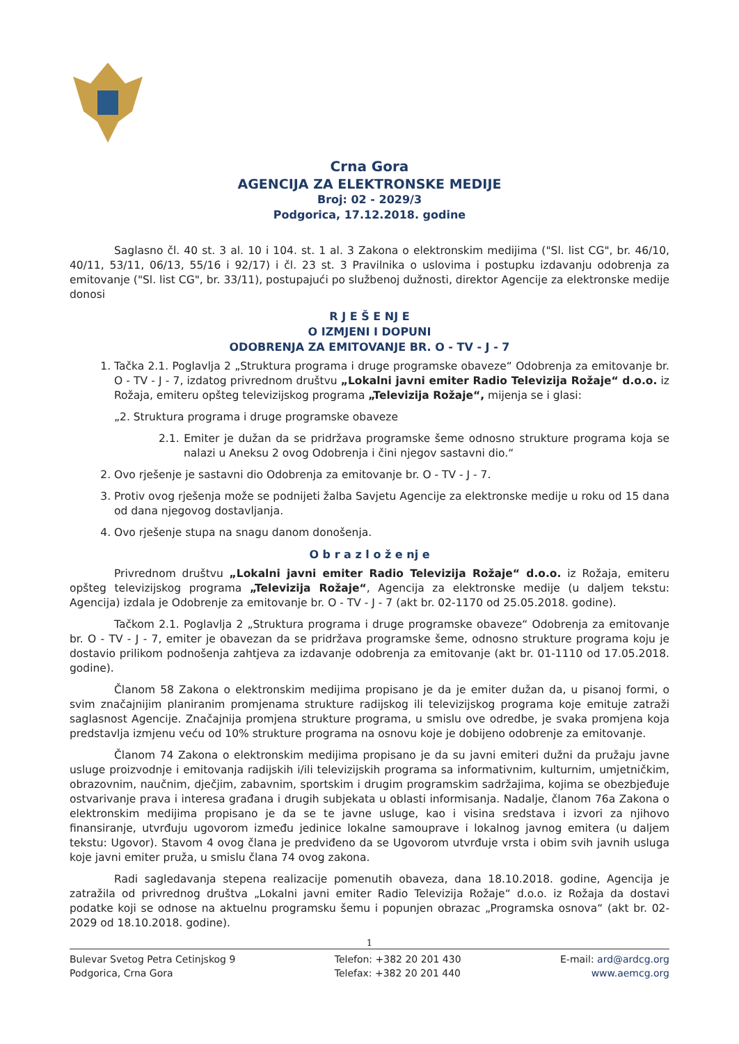Crna Gora
AGENCIJA ZA ELEKTRONSKE MEDIJE
Broj: 02 - 2029/3
Podgorica, 17.12.2018. godine
Saglasno čl. 40 st. 3 al. 10 i 104. st. 1 al. 3 Zakona o elektronskim medijima ("Sl. list CG", br. 46/10, 40/11, 53/11, 06/13, 55/16 i 92/17) i čl. 23 st. 3 Pravilnika o uslovima i postupku izdavanju odobrenja za emitovanje ("Sl. list CG", br. 33/11), postupajući po službenoj dužnosti, direktor Agencije za elektronske medije donosi
R J E Š E NJ E
O IZMJENI I DOPUNI
ODOBRENJA ZA EMITOVANJE BR. O - TV - J - 7
1. Tačka 2.1. Poglavlja 2 „Struktura programa i druge programske obaveze“ Odobrenja za emitovanje br. O - TV - J - 7, izdatog privrednom društvu „Lokalni javni emiter Radio Televizija Rožaje“ d.o.o. iz Rožaja, emiteru opšteg televizijskog programa „Televizija Rožaje“, mijenja se i glasi:
„2. Struktura programa i druge programske obaveze
2.1. Emiter je dužan da se pridržava programske šeme odnosno strukture programa koja se nalazi u Aneksu 2 ovog Odobrenja i čini njegov sastavni dio.“
2. Ovo rješenje je sastavni dio Odobrenja za emitovanje br. O - TV - J - 7.
3. Protiv ovog rješenja može se podnijeti žalba Savjetu Agencije za elektronske medije u roku od 15 dana od dana njegovog dostavljanja.
4. Ovo rješenje stupa na snagu danom donošenja.
O b r a z l o ž e nj e
Privrednom društvu „Lokalni javni emiter Radio Televizija Rožaje“ d.o.o. iz Rožaja, emiteru opšteg televizijskog programa „Televizija Rožaje“, Agencija za elektronske medije (u daljem tekstu: Agencija) izdala je Odobrenje za emitovanje br. O - TV - J - 7 (akt br. 02-1170 od 25.05.2018. godine).
Tačkom 2.1. Poglavlja 2 „Struktura programa i druge programske obaveze“ Odobrenja za emitovanje br. O - TV - J - 7, emiter je obavezan da se pridržava programske šeme, odnosno strukture programa koju je dostavio prilikom podnošenja zahtjeva za izdavanje odobrenja za emitovanje (akt br. 01-1110 od 17.05.2018. godine).
Članom 58 Zakona o elektronskim medijima propisano je da je emiter dužan da, u pisanoj formi, o svim značajnijim planiranim promjenama strukture radijskog ili televizijskog programa koje emituje zatraži saglasnost Agencije. Značajnija promjena strukture programa, u smislu ove odredbe, je svaka promjena koja predstavlja izmjenu veću od 10% strukture programa na osnovu koje je dobijeno odobrenje za emitovanje.
Članom 74 Zakona o elektronskim medijima propisano je da su javni emiteri dužni da pružaju javne usluge proizvodnje i emitovanja radijskih i/ili televizijskih programa sa informativnim, kulturnim, umjetničkim, obrazovnim, naučnim, dječjim, zabavnim, sportskim i drugim programskim sadržajima, kojima se obezbjeđuje ostvarivanje prava i interesa građana i drugih subjekata u oblasti informisanja. Nadalje, članom 76a Zakona o elektronskim medijima propisano je da se te javne usluge, kao i visina sredstava i izvori za njihovo finansiranje, utvrđuju ugovorom između jedinice lokalne samouprave i lokalnog javnog emitera (u daljem tekstu: Ugovor). Stavom 4 ovog člana je predviđeno da se Ugovorom utvrđuje vrsta i obim svih javnih usluga koje javni emiter pruža, u smislu člana 74 ovog zakona.
Radi sagledavanja stepena realizacije pomenutih obaveza, dana 18.10.2018. godine, Agencija je zatražila od privrednog društva „Lokalni javni emiter Radio Televizija Rožaje“ d.o.o. iz Rožaja da dostavi podatke koji se odnose na aktuelnu programsku šemu i popunjen obrazac „Programska osnova“ (akt br. 02-2029 od 18.10.2018. godine).
1
Bulevar Svetog Petra Cetinjskog 9
Podgorica, Crna Gora
Telefon: +382 20 201 430
Telefax: +382 20 201 440
E-mail: ard@ardcg.org
www.aemcg.org